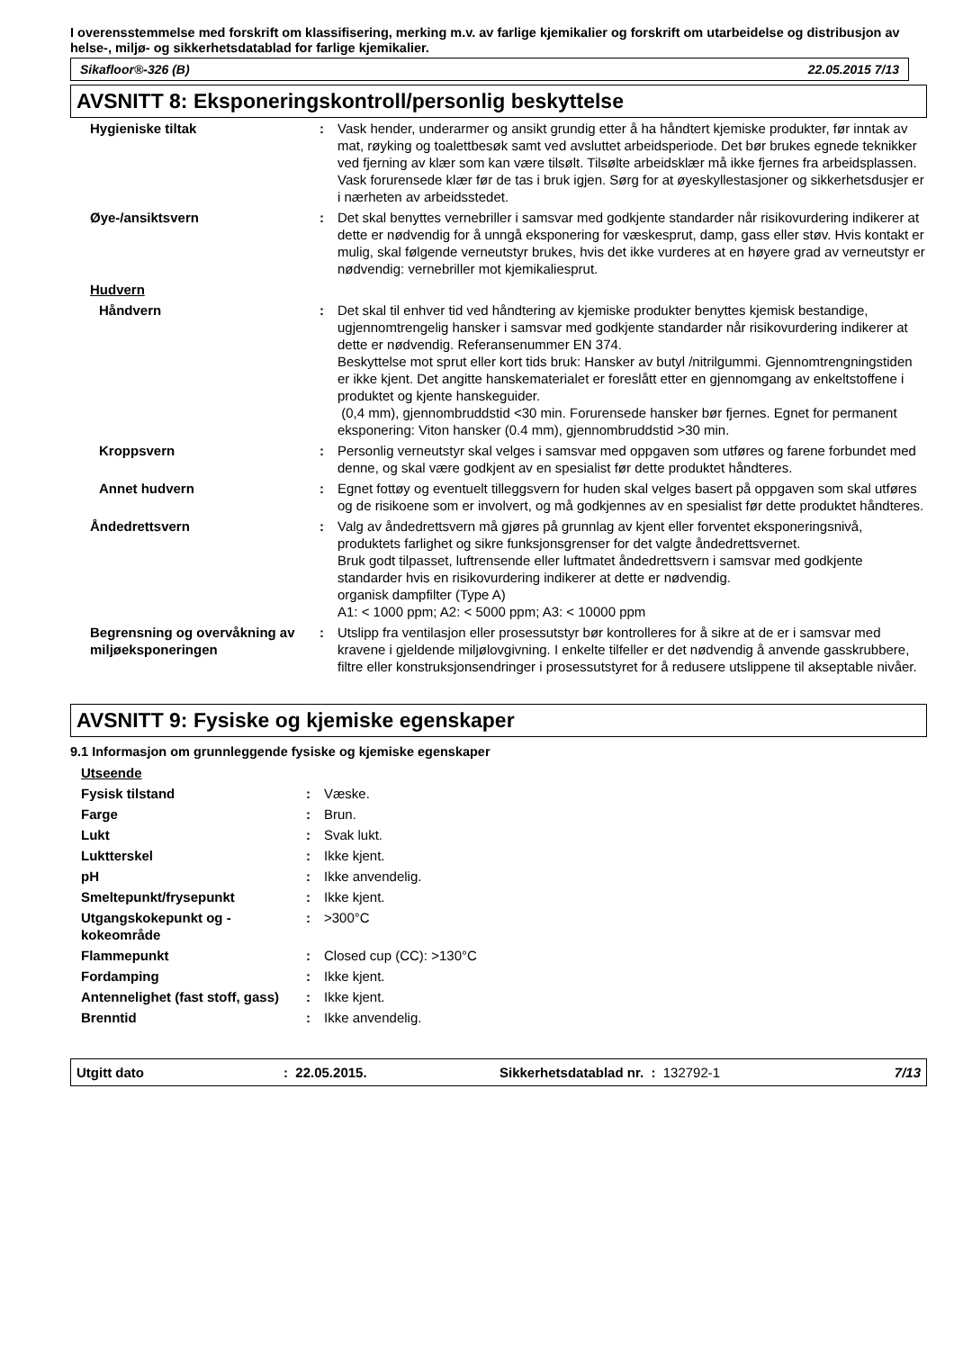I overensstemmelse med forskrift om klassifisering, merking m.v. av farlige kjemikalier og forskrift om utarbeidelse og distribusjon av helse-, miljø- og sikkerhetsdatablad for farlige kjemikalier.
Sikafloor®-326 (B) 22.05.2015 7/13
AVSNITT 8: Eksponeringskontroll/personlig beskyttelse
| Hygieniske tiltak | : | Vask hender, underarmer og ansikt grundig etter å ha håndtert kjemiske produkter, før inntak av mat, røyking og toalettbesøk samt ved avsluttet arbeidsperiode. Det bør brukes egnede teknikker ved fjerning av klær som kan være tilsølt. Tilsølte arbeidsklær må ikke fjernes fra arbeidsplassen. Vask forurensede klær før de tas i bruk igjen. Sørg for at øyeskyllestasjoner og sikkerhetsdusjer er i nærheten av arbeidsstedet. |
| Øye-/ansiktsvern | : | Det skal benyttes vernebriller i samsvar med godkjente standarder når risikovurdering indikerer at dette er nødvendig for å unngå eksponering for væskesprut, damp, gass eller støv. Hvis kontakt er mulig, skal følgende verneutstyr brukes, hvis det ikke vurderes at en høyere grad av verneutstyr er nødvendig: vernebriller mot kjemikaliesprut. |
| Hudvern | | |
| Håndvern | : | Det skal til enhver tid ved håndtering av kjemiske produkter benyttes kjemisk bestandige, ugjennomtrengelig hansker i samsvar med godkjente standarder når risikovurdering indikerer at dette er nødvendig. Referansenummer EN 374. Beskyttelse mot sprut eller kort tids bruk: Hansker av butyl /nitrilgummi. Gjennomtrengningstiden er ikke kjent. Det angitte hanskematerialet er foreslått etter en gjennomgang av enkeltstoffene i produktet og kjente hanskeguider. (0,4 mm), gjennombruddstid <30 min. Forurensede hansker bør fjernes. Egnet for permanent eksponering: Viton hansker (0.4 mm), gjennombruddstid >30 min. |
| Kroppsvern | : | Personlig verneutstyr skal velges i samsvar med oppgaven som utføres og farene forbundet med denne, og skal være godkjent av en spesialist før dette produktet håndteres. |
| Annet hudvern | : | Egnet fottøy og eventuelt tilleggsvern for huden skal velges basert på oppgaven som skal utføres og de risikoene som er involvert, og må godkjennes av en spesialist før dette produktet håndteres. |
| Åndedrettsvern | : | Valg av åndedrettsvern må gjøres på grunnlag av kjent eller forventet eksponeringsnivå, produktets farlighet og sikre funksjonsgrenser for det valgte åndedrettsvernet. Bruk godt tilpasset, luftrensende eller luftmatet åndedrettsvern i samsvar med godkjente standarder hvis en risikovurdering indikerer at dette er nødvendig. organisk dampfilter (Type A) A1: < 1000 ppm; A2: < 5000 ppm; A3: < 10000 ppm |
| Begrensning og overvåkning av miljøeksponeringen | : | Utslipp fra ventilasjon eller prosessutstyr bør kontrolleres for å sikre at de er i samsvar med kravene i gjeldende miljølovgivning. I enkelte tilfeller er det nødvendig å anvende gasskrubbere, filtre eller konstruksjonsendringer i prosessutstyret for å redusere utslippene til akseptable nivåer. |
AVSNITT 9: Fysiske og kjemiske egenskaper
9.1 Informasjon om grunnleggende fysiske og kjemiske egenskaper
| Utseende | | |
| Fysisk tilstand | : | Væske. |
| Farge | : | Brun. |
| Lukt | : | Svak lukt. |
| Luktterskel | : | Ikke kjent. |
| pH | : | Ikke anvendelig. |
| Smeltepunkt/frysepunkt | : | Ikke kjent. |
| Utgangskokepunkt og -kokeområde | : | >300°C |
| Flammepunkt | : | Closed cup (CC): >130°C |
| Fordamping | : | Ikke kjent. |
| Antennelighet (fast stoff, gass) | : | Ikke kjent. |
| Brenntid | : | Ikke anvendelig. |
Utgitt dato: 22.05.2015. Sikkerhetsdatablad nr. : 132792-1 7/13